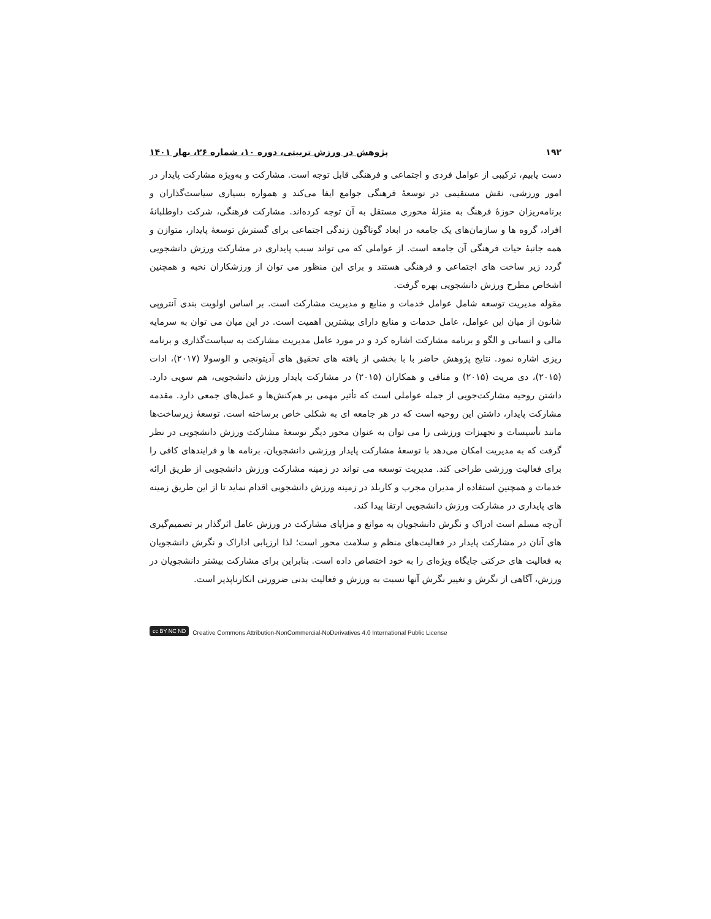۱۹۲ پژوهش در ورزش تربیتی، دوره ۱۰، شماره ۲۶، بهار ۱۴۰۱
دست یابیم، ترکیبی از عوامل فردی و اجتماعی و فرهنگی قابل توجه است. مشارکت و به‌ویژه مشارکت پایدار در امور ورزشی، نقش مستقیمی در توسعۀ فرهنگی جوامع ایفا می‌کند و همواره بسیاری سیاست‌گذاران و برنامه‌ریزان حوزۀ فرهنگ به منزلۀ محوری مستقل به آن توجه کرده‌اند. مشارکت فرهنگی، شرکت داوطلبانۀ افراد، گروه ها و سازمان‌های یک جامعه در ابعاد گوناگون زندگی اجتماعی برای گسترش توسعۀ پایدار، متوازن و همه جانبۀ حیات فرهنگی آن جامعه است. از عواملی که می تواند سبب پایداری در مشارکت ورزش دانشجویی گردد زیر ساخت های اجتماعی و فرهنگی هستند و برای این منظور می توان از ورزشکاران نخبه و همچنین اشخاص مطرح ورزش دانشجویی بهره گرفت.
مقوله مدیریت توسعه شامل عوامل خدمات و منابع و مدیریت مشارکت است. بر اساس اولویت بندی آنتروپی شانون از میان این عوامل، عامل خدمات و منابع دارای بیشترین اهمیت است. در این میان می توان به سرمایه مالی و انسانی و الگو و برنامه مشارکت اشاره کرد و در مورد عامل مدیریت مشارکت به سیاست‌گذاری و برنامه ریزی اشاره نمود. نتایج پژوهش حاضر با با بخشی از یافته های تحقیق های آدیتونجی و الوسولا (۲۰۱۷)، ادات (۲۰۱۵)، دی مریت (۲۰۱۵) و منافی و همکاران (۲۰۱۵) در مشارکت پایدار ورزش دانشجویی، هم سویی دارد. داشتن روحیه مشارکت‌جویی از جمله عواملی است که تأثیر مهمی بر هم‌کنش‌ها و عمل‌های جمعی دارد. مقدمه مشارکت پایدار، داشتن این روحیه است که در هر جامعه ای به شکلی خاص برساخته است. توسعۀ زیرساخت‌ها مانند تأسیسات و تجهیزات ورزشی را می توان به عنوان محور دیگر توسعۀ مشارکت ورزش دانشجویی در نظر گرفت که به مدیریت امکان می‌دهد با توسعۀ مشارکت پایدار ورزشی دانشجویان، برنامه ها و فرایندهای کافی را برای فعالیت ورزشی طراحی کند. مدیریت توسعه می تواند در زمینه مشارکت ورزش دانشجویی از طریق ارائه خدمات و همچنین استفاده از مدیران مجرب و کاربلد در زمینه ورزش دانشجویی اقدام نماید تا از این طریق زمینه های پایداری در مشارکت ورزش دانشجویی ارتقا پیدا کند.
آن‌چه مسلم است ادراک و نگرش دانشجویان به موانع و مزایای مشارکت در ورزش عامل اثرگذار بر تصمیم‌گیری های آنان در مشارکت پایدار در فعالیت‌های منظم و سلامت محور است؛ لذا ارزیابی اداراک و نگرش دانشجویان به فعالیت های حرکتی جایگاه ویژه‌ای را به خود اختصاص داده است. بنابراین برای مشارکت بیشتر دانشجویان در ورزش، آگاهی از نگرش و تغییر نگرش آنها نسبت به ورزش و فعالیت بدنی ضرورتی انکارناپذیر است.
cc BY NC ND Creative Commons Attribution-NonCommercial-NoDerivatives 4.0 International Public License